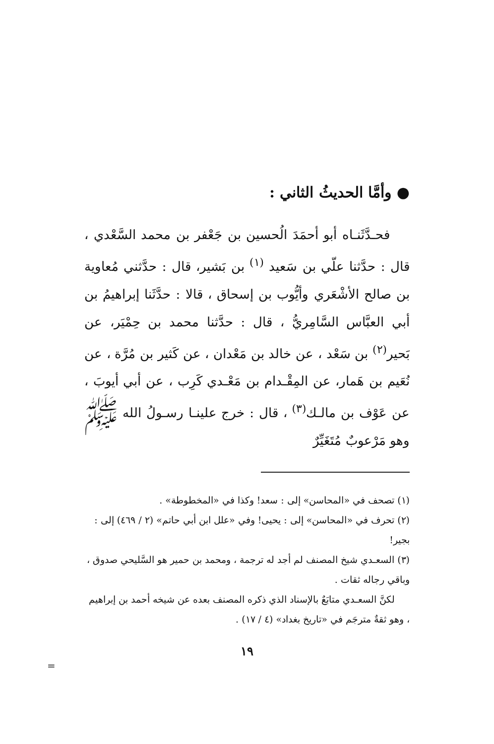● وأمَّا الحديثُ الثاني :
فحـدَّثَنـاه أبو أحمَدَ الُحسين بن جَعْفر بن محمد السَّعْدي ، قال : حدَّثنا علّي بن سَعيد <sup>(١)</sup> بن بَشير، قال : حدَّثني مُعاوية بن صالح الأشْعَري وأيُّوب بن إسحاق ، قالا : حدَّثَنا إبراهيمُ بن أبي العبَّاس السَّامِريُّ ، قال : حدَّثنا محمد بن حِمْيَر، عن بَحير<sup>(٢)</sup> بن سَعْد ، عن خالد بن مَعْدان ، عن كَثير بن مُرَّة ، عن نُعَيم بن هَمار، عن المِقْـدام بن مَعْـدي كَرِب ، عن أبي أيوبَ ، عن عَوْف بن مالـك<sup>(٣)</sup> ، قال : خرج علينـا رسـولُ الله ﷺ وهو مَرْعوبٌ مُتَغَيِّرٌ
(١) تصحف في «المحاسن» إلى : سعد! وكذا في «المخطوطة» .
(٢) تحرف في «المحاسن» إلى : يحيى! وفي «علل ابن أبي حاتم» (٢ / ٤٦٩) إلى : بجير!
(٣) السعـدي شيخ المصنف لم أجد له ترجمة ، ومحمد بن حمير هو السَّليحي صدوق ، وباقي رجاله ثقات .
لكنَّ السعـدي متابَعٌ بالإسناد الذي ذكره المصنف بعده عن شيخه أحمد بن إبراهيم ، وهو ثقةٌ مترجَم في «تاريخ بغداد» (٤ / ١٧) .
١٩
=